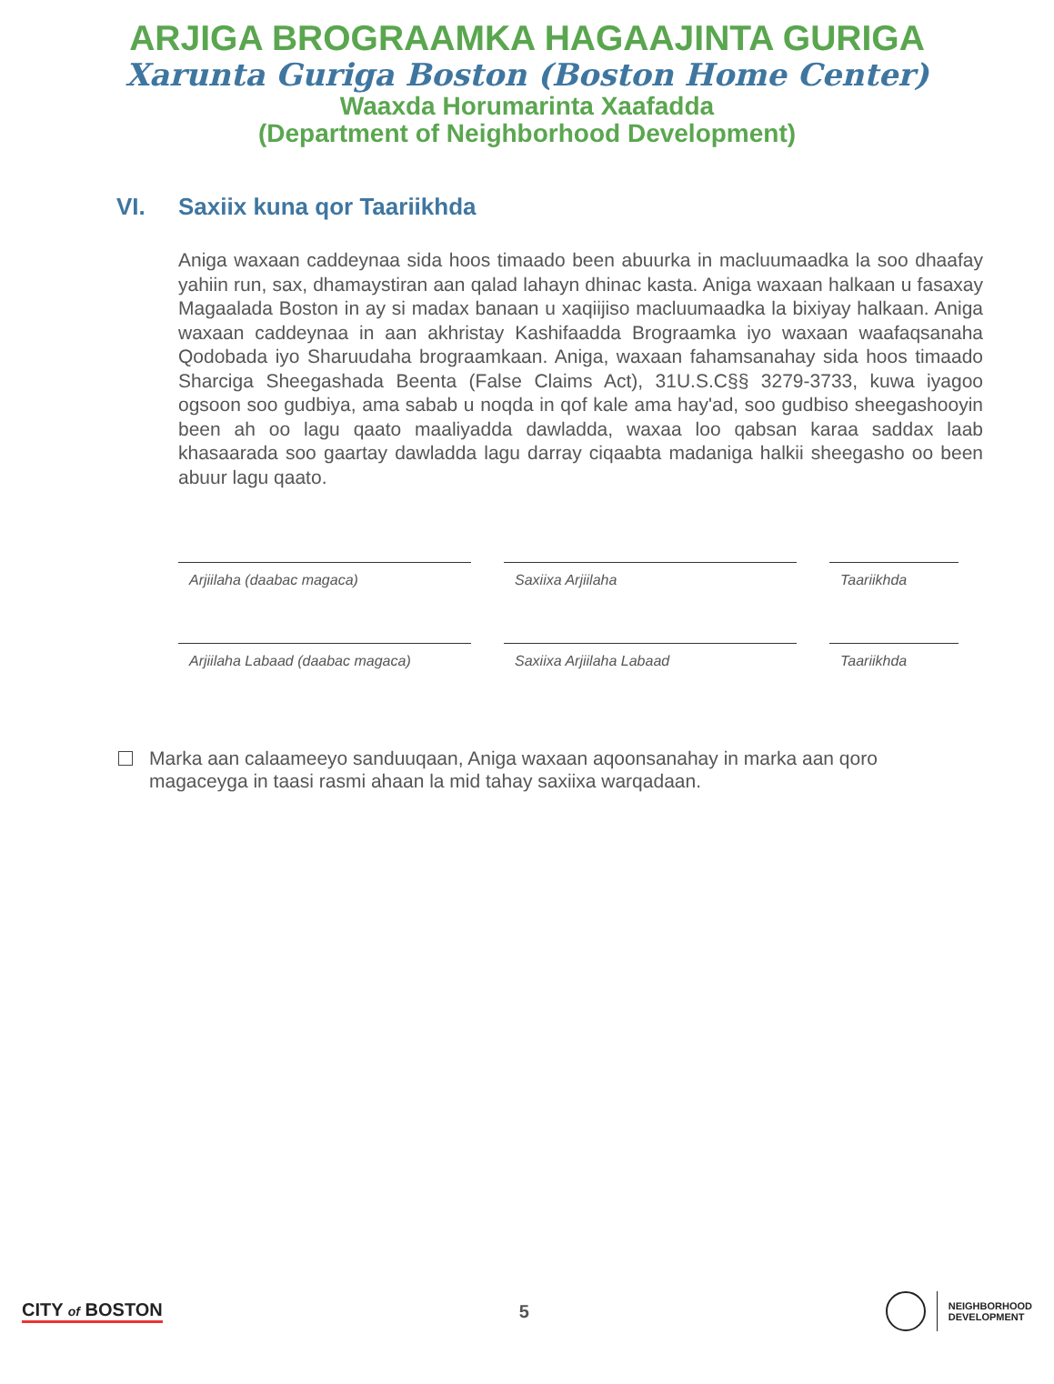ARJIGA BROGRAAMKA HAGAAJINTA GURIGA
Xarunta Guriga Boston (Boston Home Center)
Waaxda Horumarinta Xaafadda
(Department of Neighborhood Development)
VI. Saxiix kuna qor Taariikhda
Aniga waxaan caddeynaa sida hoos timaado been abuurka in macluumaadka la soo dhaafay yahiin run, sax, dhamaystiran aan qalad lahayn dhinac kasta. Aniga waxaan halkaan u fasaxay Magaalada Boston in ay si madax banaan u xaqiijiso macluumaadka la bixiyay halkaan. Aniga waxaan caddeynaa in aan akhristay Kashifaadda Brograamka iyo waxaan waafaqsanaha Qodobada iyo Sharuudaha brograamkaan. Aniga, waxaan fahamsanahay sida hoos timaado Sharciga Sheegashada Beenta (False Claims Act), 31U.S.C§§ 3279-3733, kuwa iyagoo ogsoon soo gudbiya, ama sabab u noqda in qof kale ama hay'ad, soo gudbiso sheegashooyin been ah oo lagu qaato maaliyadda dawladda, waxaa loo qabsan karaa saddax laab khasaarada soo gaartay dawladda lagu darray ciqaabta madaniga halkii sheegasho oo been abuur lagu qaato.
Arjiilaha (daabac magaca) Saxiixa Arjiilaha Taariikhda
Arjiilaha Labaad (daabac magaca) Saxiixa Arjiilaha Labaad Taariikhda
Marka aan calaameeyo sanduuqaan, Aniga waxaan aqoonsanahay in marka aan qoro magaceyga in taasi rasmi ahaan la mid tahay saxiixa warqadaan.
CITY of BOSTON 5
NEIGHBORHOOD
DEVELOPMENT